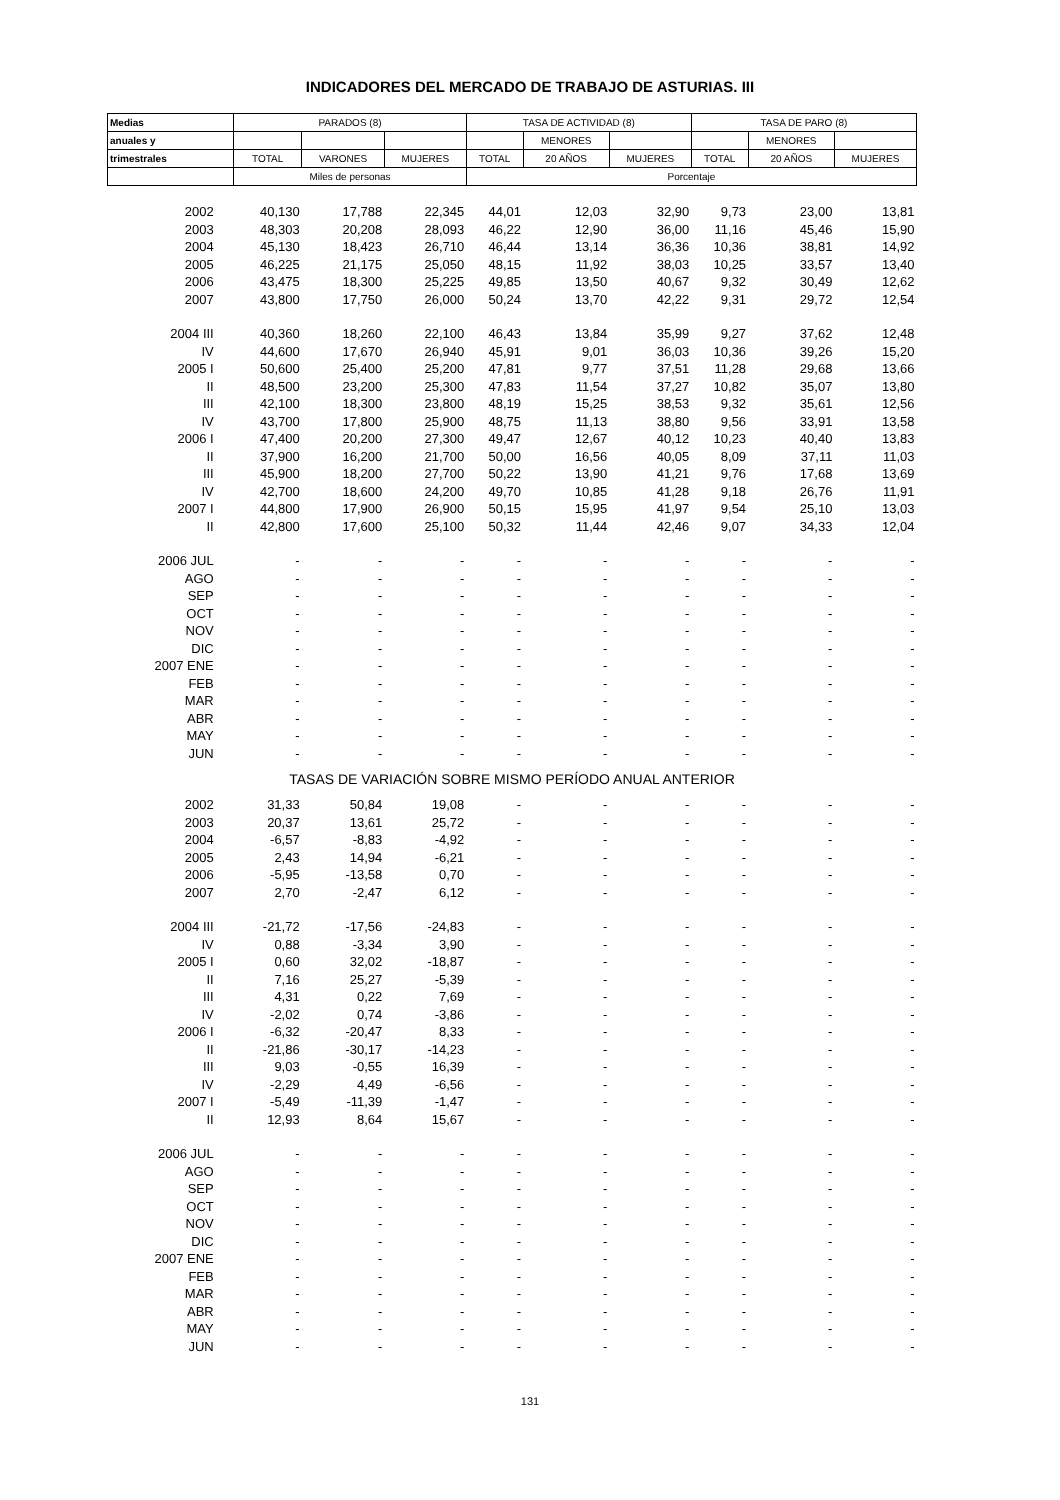INDICADORES DEL MERCADO DE TRABAJO DE ASTURIAS. III
| Medias | PARADOS (8) | | | TASA DE ACTIVIDAD (8) | | | TASA DE PARO (8) | | |
| --- | --- | --- | --- | --- | --- | --- | --- | --- | --- |
| anuales y | | | | | MENORES | | | MENORES | |
| trimestrales | TOTAL | VARONES | MUJERES | TOTAL | 20 AÑOS | MUJERES | TOTAL | 20 AÑOS | MUJERES |
| | Miles de personas | | | Porcentaje | | | | | |
| 2002 | 40,130 | 17,788 | 22,345 | 44,01 | 12,03 | 32,90 | 9,73 | 23,00 | 13,81 |
| 2003 | 48,303 | 20,208 | 28,093 | 46,22 | 12,90 | 36,00 | 11,16 | 45,46 | 15,90 |
| 2004 | 45,130 | 18,423 | 26,710 | 46,44 | 13,14 | 36,36 | 10,36 | 38,81 | 14,92 |
| 2005 | 46,225 | 21,175 | 25,050 | 48,15 | 11,92 | 38,03 | 10,25 | 33,57 | 13,40 |
| 2006 | 43,475 | 18,300 | 25,225 | 49,85 | 13,50 | 40,67 | 9,32 | 30,49 | 12,62 |
| 2007 | 43,800 | 17,750 | 26,000 | 50,24 | 13,70 | 42,22 | 9,31 | 29,72 | 12,54 |
| 2004 III | 40,360 | 18,260 | 22,100 | 46,43 | 13,84 | 35,99 | 9,27 | 37,62 | 12,48 |
| IV | 44,600 | 17,670 | 26,940 | 45,91 | 9,01 | 36,03 | 10,36 | 39,26 | 15,20 |
| 2005 I | 50,600 | 25,400 | 25,200 | 47,81 | 9,77 | 37,51 | 11,28 | 29,68 | 13,66 |
| II | 48,500 | 23,200 | 25,300 | 47,83 | 11,54 | 37,27 | 10,82 | 35,07 | 13,80 |
| III | 42,100 | 18,300 | 23,800 | 48,19 | 15,25 | 38,53 | 9,32 | 35,61 | 12,56 |
| IV | 43,700 | 17,800 | 25,900 | 48,75 | 11,13 | 38,80 | 9,56 | 33,91 | 13,58 |
| 2006 I | 47,400 | 20,200 | 27,300 | 49,47 | 12,67 | 40,12 | 10,23 | 40,40 | 13,83 |
| II | 37,900 | 16,200 | 21,700 | 50,00 | 16,56 | 40,05 | 8,09 | 37,11 | 11,03 |
| III | 45,900 | 18,200 | 27,700 | 50,22 | 13,90 | 41,21 | 9,76 | 17,68 | 13,69 |
| IV | 42,700 | 18,600 | 24,200 | 49,70 | 10,85 | 41,28 | 9,18 | 26,76 | 11,91 |
| 2007 I | 44,800 | 17,900 | 26,900 | 50,15 | 15,95 | 41,97 | 9,54 | 25,10 | 13,03 |
| II | 42,800 | 17,600 | 25,100 | 50,32 | 11,44 | 42,46 | 9,07 | 34,33 | 12,04 |
| 2006 JUL | - | - | - | - | - | - | - | - | - |
| AGO | - | - | - | - | - | - | - | - | - |
| SEP | - | - | - | - | - | - | - | - | - |
| OCT | - | - | - | - | - | - | - | - | - |
| NOV | - | - | - | - | - | - | - | - | - |
| DIC | - | - | - | - | - | - | - | - | - |
| 2007 ENE | - | - | - | - | - | - | - | - | - |
| FEB | - | - | - | - | - | - | - | - | - |
| MAR | - | - | - | - | - | - | - | - | - |
| ABR | - | - | - | - | - | - | - | - | - |
| MAY | - | - | - | - | - | - | - | - | - |
| JUN | - | - | - | - | - | - | - | - | - |
| TASAS DE VARIACIÓN SOBRE MISMO PERÍODO ANUAL ANTERIOR | | | | | | | | | |
| 2002 | 31,33 | 50,84 | 19,08 | - | - | - | - | - | - |
| 2003 | 20,37 | 13,61 | 25,72 | - | - | - | - | - | - |
| 2004 | -6,57 | -8,83 | -4,92 | - | - | - | - | - | - |
| 2005 | 2,43 | 14,94 | -6,21 | - | - | - | - | - | - |
| 2006 | -5,95 | -13,58 | 0,70 | - | - | - | - | - | - |
| 2007 | 2,70 | -2,47 | 6,12 | - | - | - | - | - | - |
| 2004 III | -21,72 | -17,56 | -24,83 | - | - | - | - | - | - |
| IV | 0,88 | -3,34 | 3,90 | - | - | - | - | - | - |
| 2005 I | 0,60 | 32,02 | -18,87 | - | - | - | - | - | - |
| II | 7,16 | 25,27 | -5,39 | - | - | - | - | - | - |
| III | 4,31 | 0,22 | 7,69 | - | - | - | - | - | - |
| IV | -2,02 | 0,74 | -3,86 | - | - | - | - | - | - |
| 2006 I | -6,32 | -20,47 | 8,33 | - | - | - | - | - | - |
| II | -21,86 | -30,17 | -14,23 | - | - | - | - | - | - |
| III | 9,03 | -0,55 | 16,39 | - | - | - | - | - | - |
| IV | -2,29 | 4,49 | -6,56 | - | - | - | - | - | - |
| 2007 I | -5,49 | -11,39 | -1,47 | - | - | - | - | - | - |
| II | 12,93 | 8,64 | 15,67 | - | - | - | - | - | - |
| 2006 JUL | - | - | - | - | - | - | - | - | - |
| AGO | - | - | - | - | - | - | - | - | - |
| SEP | - | - | - | - | - | - | - | - | - |
| OCT | - | - | - | - | - | - | - | - | - |
| NOV | - | - | - | - | - | - | - | - | - |
| DIC | - | - | - | - | - | - | - | - | - |
| 2007 ENE | - | - | - | - | - | - | - | - | - |
| FEB | - | - | - | - | - | - | - | - | - |
| MAR | - | - | - | - | - | - | - | - | - |
| ABR | - | - | - | - | - | - | - | - | - |
| MAY | - | - | - | - | - | - | - | - | - |
| JUN | - | - | - | - | - | - | - | - | - |
131